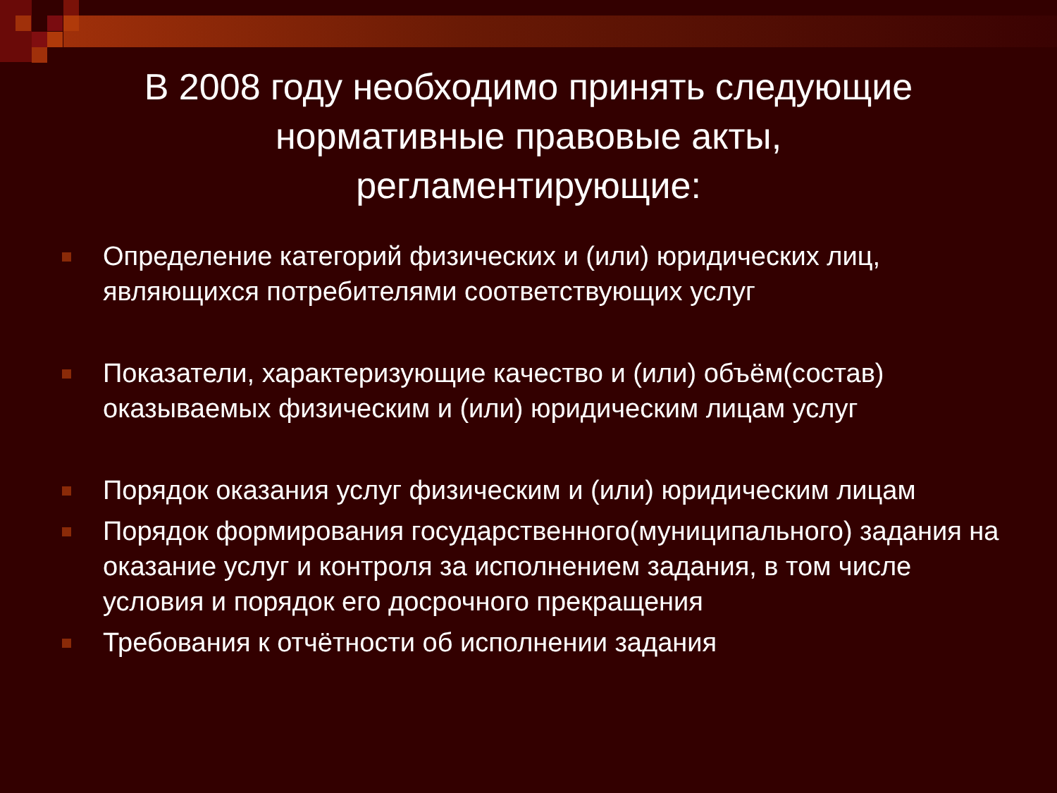В 2008 году необходимо принять следующие
нормативные правовые акты,
регламентирующие:
Определение категорий физических и (или) юридических лиц, являющихся потребителями соответствующих услуг
Показатели, характеризующие качество и (или) объём(состав) оказываемых физическим и (или) юридическим лицам услуг
Порядок оказания услуг физическим и (или) юридическим лицам
Порядок формирования государственного(муниципального) задания на оказание услуг и контроля за исполнением задания, в том числе условия и порядок его досрочного прекращения
Требования к отчётности об исполнении задания